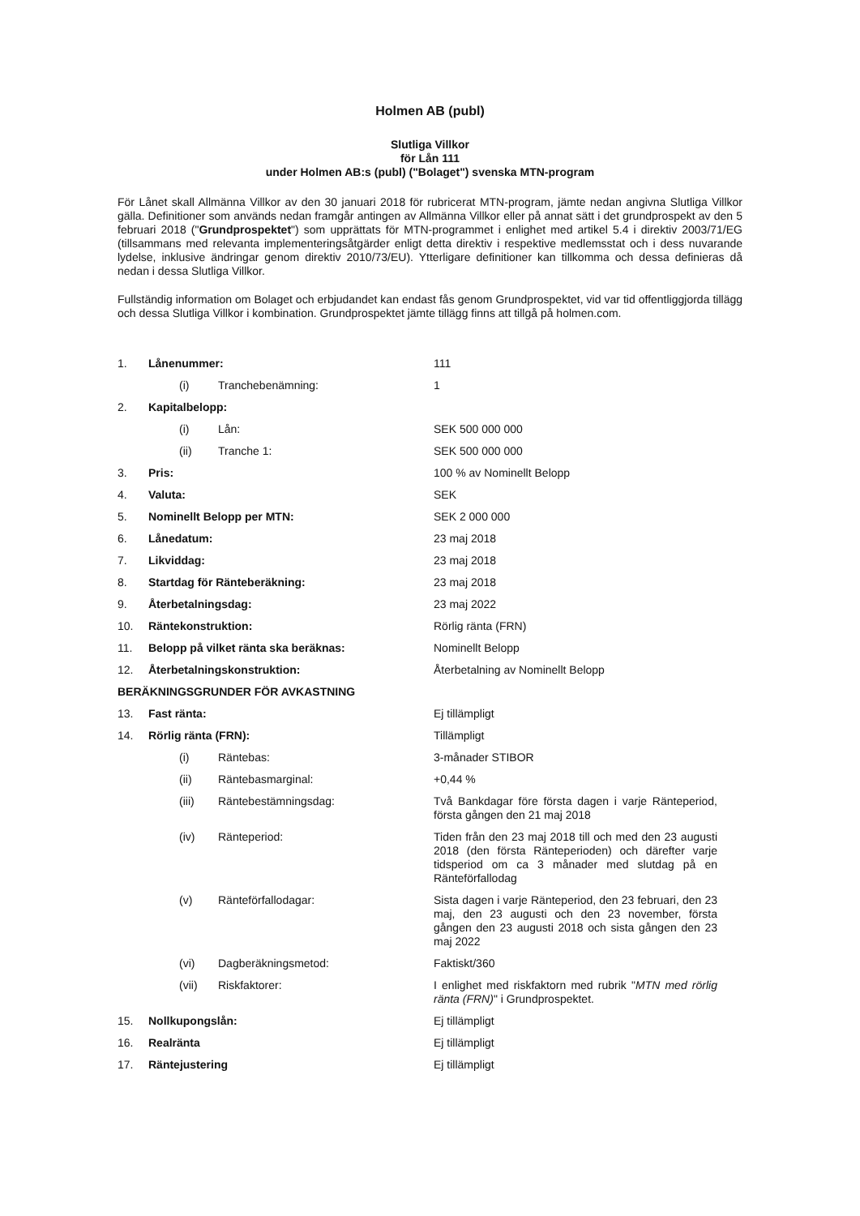Holmen AB (publ)
Slutliga Villkor
för Lån 111
under Holmen AB:s (publ) ("Bolaget") svenska MTN-program
För Lånet skall Allmänna Villkor av den 30 januari 2018 för rubricerat MTN-program, jämte nedan angivna Slutliga Villkor gälla. Definitioner som används nedan framgår antingen av Allmänna Villkor eller på annat sätt i det grundprospekt av den 5 februari 2018 ("Grundprospektet") som upprättats för MTN-programmet i enlighet med artikel 5.4 i direktiv 2003/71/EG (tillsammans med relevanta implementeringsåtgärder enligt detta direktiv i respektive medlemsstat och i dess nuvarande lydelse, inklusive ändringar genom direktiv 2010/73/EU). Ytterligare definitioner kan tillkomma och dessa definieras då nedan i dessa Slutliga Villkor.
Fullständig information om Bolaget och erbjudandet kan endast fås genom Grundprospektet, vid var tid offentliggjorda tillägg och dessa Slutliga Villkor i kombination. Grundprospektet jämte tillägg finns att tillgå på holmen.com.
| 1. | Lånenummer: | | 111 |
| | (i) | Tranchebenämning: | 1 |
| 2. | Kapitalbelopp: | | |
| | (i) | Lån: | SEK 500 000 000 |
| | (ii) | Tranche 1: | SEK 500 000 000 |
| 3. | Pris: | | 100 % av Nominellt Belopp |
| 4. | Valuta: | | SEK |
| 5. | Nominellt Belopp per MTN: | | SEK 2 000 000 |
| 6. | Lånedatum: | | 23 maj 2018 |
| 7. | Likviddag: | | 23 maj 2018 |
| 8. | Startdag för Ränteberäkning: | | 23 maj 2018 |
| 9. | Återbetalningsdag: | | 23 maj 2022 |
| 10. | Räntekonstruktion: | | Rörlig ränta (FRN) |
| 11. | Belopp på vilket ränta ska beräknas: | | Nominellt Belopp |
| 12. | Återbetalningskonstruktion: | | Återbetalning av Nominellt Belopp |
| BERÄKNINGSGRUNDER FÖR AVKASTNING | | | |
| 13. | Fast ränta: | | Ej tillämpligt |
| 14. | Rörlig ränta (FRN): | | Tillämpligt |
| | (i) | Räntebas: | 3-månader STIBOR |
| | (ii) | Räntebasmarginal: | +0,44 % |
| | (iii) | Räntebestämningsdag: | Två Bankdagar före första dagen i varje Ränteperiod, första gången den 21 maj 2018 |
| | (iv) | Ränteperiod: | Tiden från den 23 maj 2018 till och med den 23 augusti 2018 (den första Ränteperioden) och därefter varje tidsperiod om ca 3 månader med slutdag på en Ränteförfallodag |
| | (v) | Ränteförfallodagar: | Sista dagen i varje Ränteperiod, den 23 februari, den 23 maj, den 23 augusti och den 23 november, första gången den 23 augusti 2018 och sista gången den 23 maj 2022 |
| | (vi) | Dagberäkningsmetod: | Faktiskt/360 |
| | (vii) | Riskfaktorer: | I enlighet med riskfaktorn med rubrik " MTN med rörlig ränta (FRN) " i Grundprospektet. |
| 15. | Nollkupongslån: | | Ej tillämpligt |
| 16. | Realränta | | Ej tillämpligt |
| 17. | Räntejustering | | Ej tillämpligt |